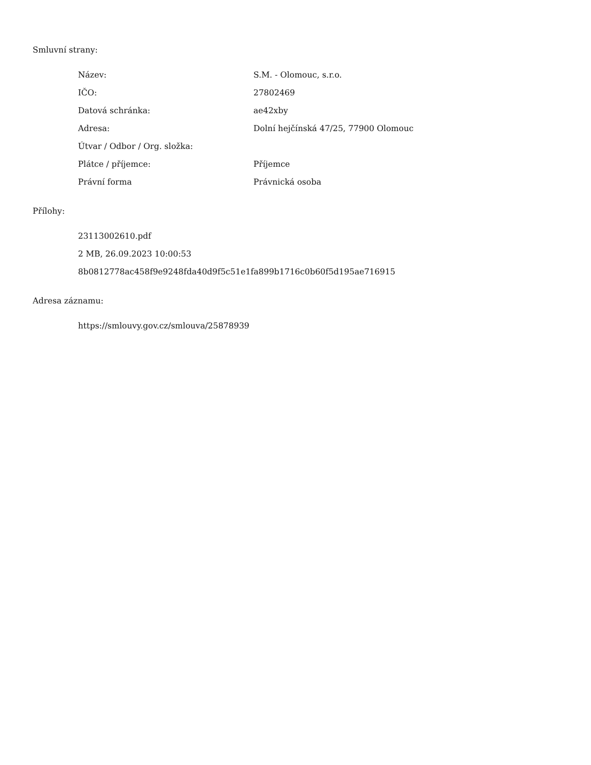Smluvní strany:
| Název: | S.M. - Olomouc, s.r.o. |
| IČO: | 27802469 |
| Datová schránka: | ae42xby |
| Adresa: | Dolní hejčínská 47/25, 77900 Olomouc |
| Útvar / Odbor / Org. složka: | |
| Plátce / příjemce: | Příjemce |
| Právní forma | Právnická osoba |
Přílohy:
23113002610.pdf
2 MB, 26.09.2023 10:00:53
8b0812778ac458f9e9248fda40d9f5c51e1fa899b1716c0b60f5d195ae716915
Adresa záznamu:
https://smlouvy.gov.cz/smlouva/25878939